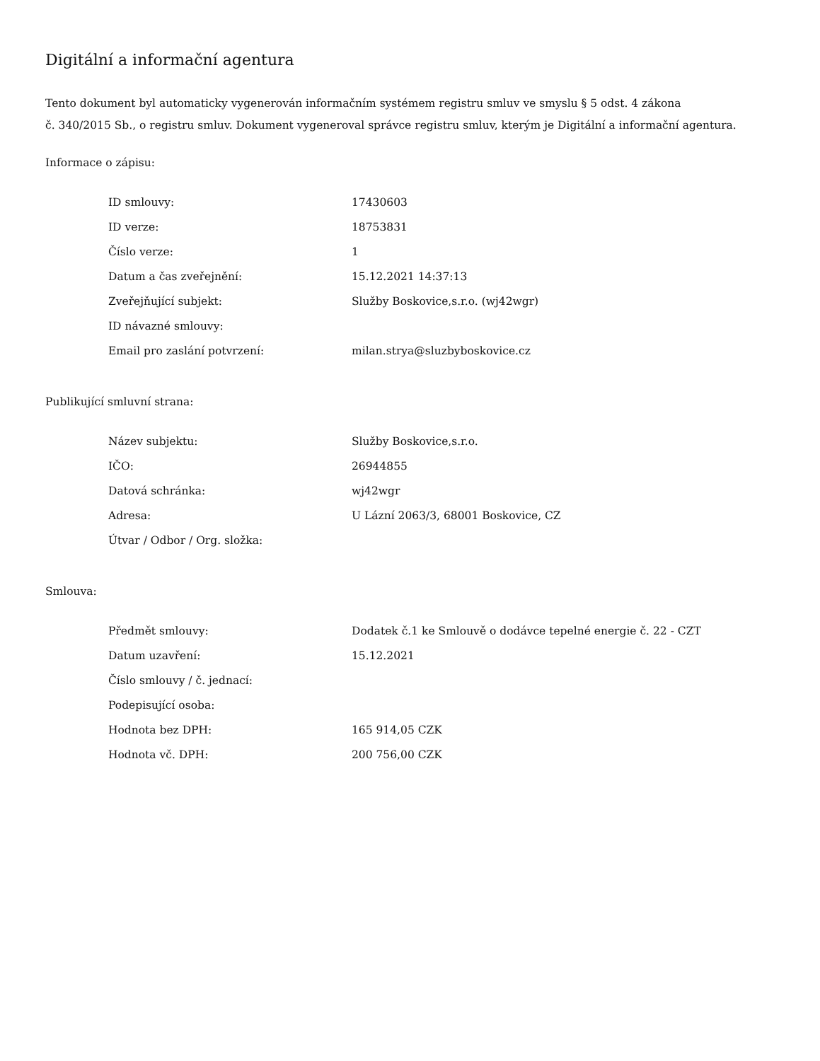Digitální a informační agentura
Tento dokument byl automaticky vygenerován informačním systémem registru smluv ve smyslu § 5 odst. 4 zákona
č. 340/2015 Sb., o registru smluv. Dokument vygeneroval správce registru smluv, kterým je Digitální a informační agentura.
Informace o zápisu:
| ID smlouvy: | 17430603 |
| ID verze: | 18753831 |
| Číslo verze: | 1 |
| Datum a čas zveřejnění: | 15.12.2021 14:37:13 |
| Zveřejňující subjekt: | Služby Boskovice,s.r.o. (wj42wgr) |
| ID návazné smlouvy: | |
| Email pro zaslání potvrzení: | milan.strya@sluzbyboskovice.cz |
Publikující smluvní strana:
| Název subjektu: | Služby Boskovice,s.r.o. |
| IČO: | 26944855 |
| Datová schránka: | wj42wgr |
| Adresa: | U Lázní 2063/3, 68001 Boskovice, CZ |
| Útvar / Odbor / Org. složka: | |
Smlouva:
| Předmět smlouvy: | Dodatek č.1 ke Smlouvě o dodávce tepelné energie č. 22 - CZT |
| Datum uzavření: | 15.12.2021 |
| Číslo smlouvy / č. jednací: | |
| Podepisující osoba: | |
| Hodnota bez DPH: | 165 914,05 CZK |
| Hodnota vč. DPH: | 200 756,00 CZK |